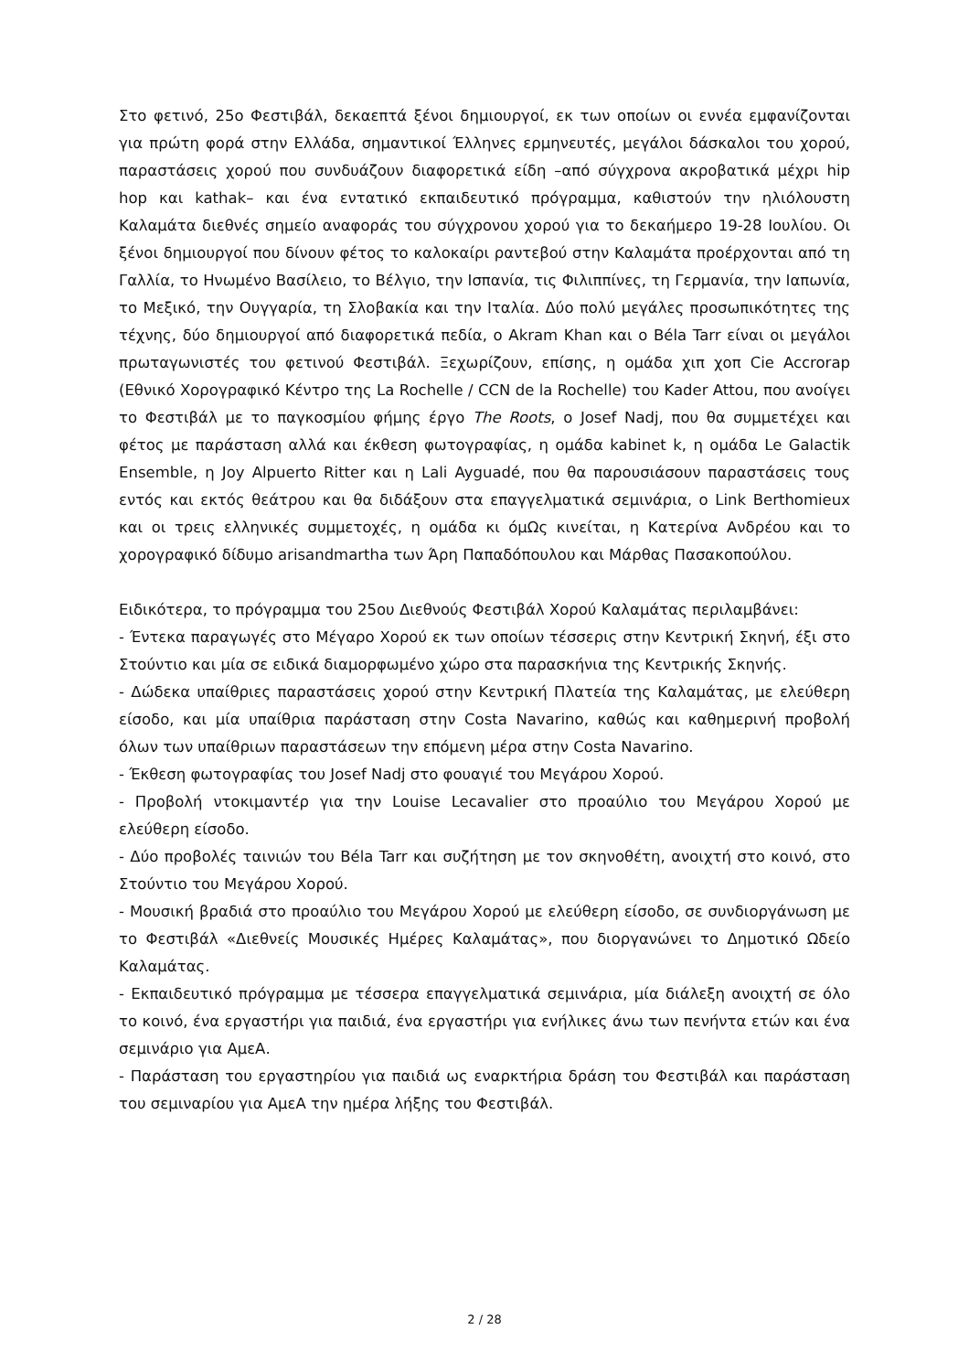Στο φετινό, 25ο Φεστιβάλ, δεκαεπτά ξένοι δημιουργοί, εκ των οποίων οι εννέα εμφανίζονται για πρώτη φορά στην Ελλάδα, σημαντικοί Έλληνες ερμηνευτές, μεγάλοι δάσκαλοι του χορού, παραστάσεις χορού που συνδυάζουν διαφορετικά είδη –από σύγχρονα ακροβατικά μέχρι hip hop και kathak– και ένα εντατικό εκπαιδευτικό πρόγραμμα, καθιστούν την ηλιόλουστη Καλαμάτα διεθνές σημείο αναφοράς του σύγχρονου χορού για το δεκαήμερο 19-28 Ιουλίου. Οι ξένοι δημιουργοί που δίνουν φέτος το καλοκαίρι ραντεβού στην Καλαμάτα προέρχονται από τη Γαλλία, το Ηνωμένο Βασίλειο, το Βέλγιο, την Ισπανία, τις Φιλιππίνες, τη Γερμανία, την Ιαπωνία, το Μεξικό, την Ουγγαρία, τη Σλοβακία και την Ιταλία. Δύο πολύ μεγάλες προσωπικότητες της τέχνης, δύο δημιουργοί από διαφορετικά πεδία, ο Akram Khan και ο Béla Tarr είναι οι μεγάλοι πρωταγωνιστές του φετινού Φεστιβάλ. Ξεχωρίζουν, επίσης, η ομάδα χιπ χοπ Cie Accrorap (Εθνικό Χορογραφικό Κέντρο της La Rochelle / CCN de la Rochelle) του Kader Attou, που ανοίγει το Φεστιβάλ με το παγκοσμίου φήμης έργο The Roots, ο Josef Nadj, που θα συμμετέχει και φέτος με παράσταση αλλά και έκθεση φωτογραφίας, η ομάδα kabinet k, η ομάδα Le Galactik Ensemble, η Joy Alpuerto Ritter και η Lali Ayguadé, που θα παρουσιάσουν παραστάσεις τους εντός και εκτός θεάτρου και θα διδάξουν στα επαγγελματικά σεμινάρια, ο Link Berthomieux και οι τρεις ελληνικές συμμετοχές, η ομάδα κι όμΩς κινείται, η Κατερίνα Ανδρέου και το χορογραφικό δίδυμο arisandmartha των Άρη Παπαδόπουλου και Μάρθας Πασακοπούλου.
Ειδικότερα, το πρόγραμμα του 25ου Διεθνούς Φεστιβάλ Χορού Καλαμάτας περιλαμβάνει:
- Έντεκα παραγωγές στο Μέγαρο Χορού εκ των οποίων τέσσερις στην Κεντρική Σκηνή, έξι στο Στούντιο και μία σε ειδικά διαμορφωμένο χώρο στα παρασκήνια της Κεντρικής Σκηνής.
- Δώδεκα υπαίθριες παραστάσεις χορού στην Κεντρική Πλατεία της Καλαμάτας, με ελεύθερη είσοδο, και μία υπαίθρια παράσταση στην Costa Navarino, καθώς και καθημερινή προβολή όλων των υπαίθριων παραστάσεων την επόμενη μέρα στην Costa Navarino.
- Έκθεση φωτογραφίας του Josef Nadj στο φουαγιέ του Μεγάρου Χορού.
- Προβολή ντοκιμαντέρ για την Louise Lecavalier στο προαύλιο του Μεγάρου Χορού με ελεύθερη είσοδο.
- Δύο προβολές ταινιών του Béla Tarr και συζήτηση με τον σκηνοθέτη, ανοιχτή στο κοινό, στο Στούντιο του Μεγάρου Χορού.
- Μουσική βραδιά στο προαύλιο του Μεγάρου Χορού με ελεύθερη είσοδο, σε συνδιοργάνωση με το Φεστιβάλ «Διεθνείς Μουσικές Ημέρες Καλαμάτας», που διοργανώνει το Δημοτικό Ωδείο Καλαμάτας.
- Εκπαιδευτικό πρόγραμμα με τέσσερα επαγγελματικά σεμινάρια, μία διάλεξη ανοιχτή σε όλο το κοινό, ένα εργαστήρι για παιδιά, ένα εργαστήρι για ενήλικες άνω των πενήντα ετών και ένα σεμινάριο για ΑμεΑ.
- Παράσταση του εργαστηρίου για παιδιά ως εναρκτήρια δράση του Φεστιβάλ και παράσταση του σεμιναρίου για ΑμεΑ την ημέρα λήξης του Φεστιβάλ.
2 / 28